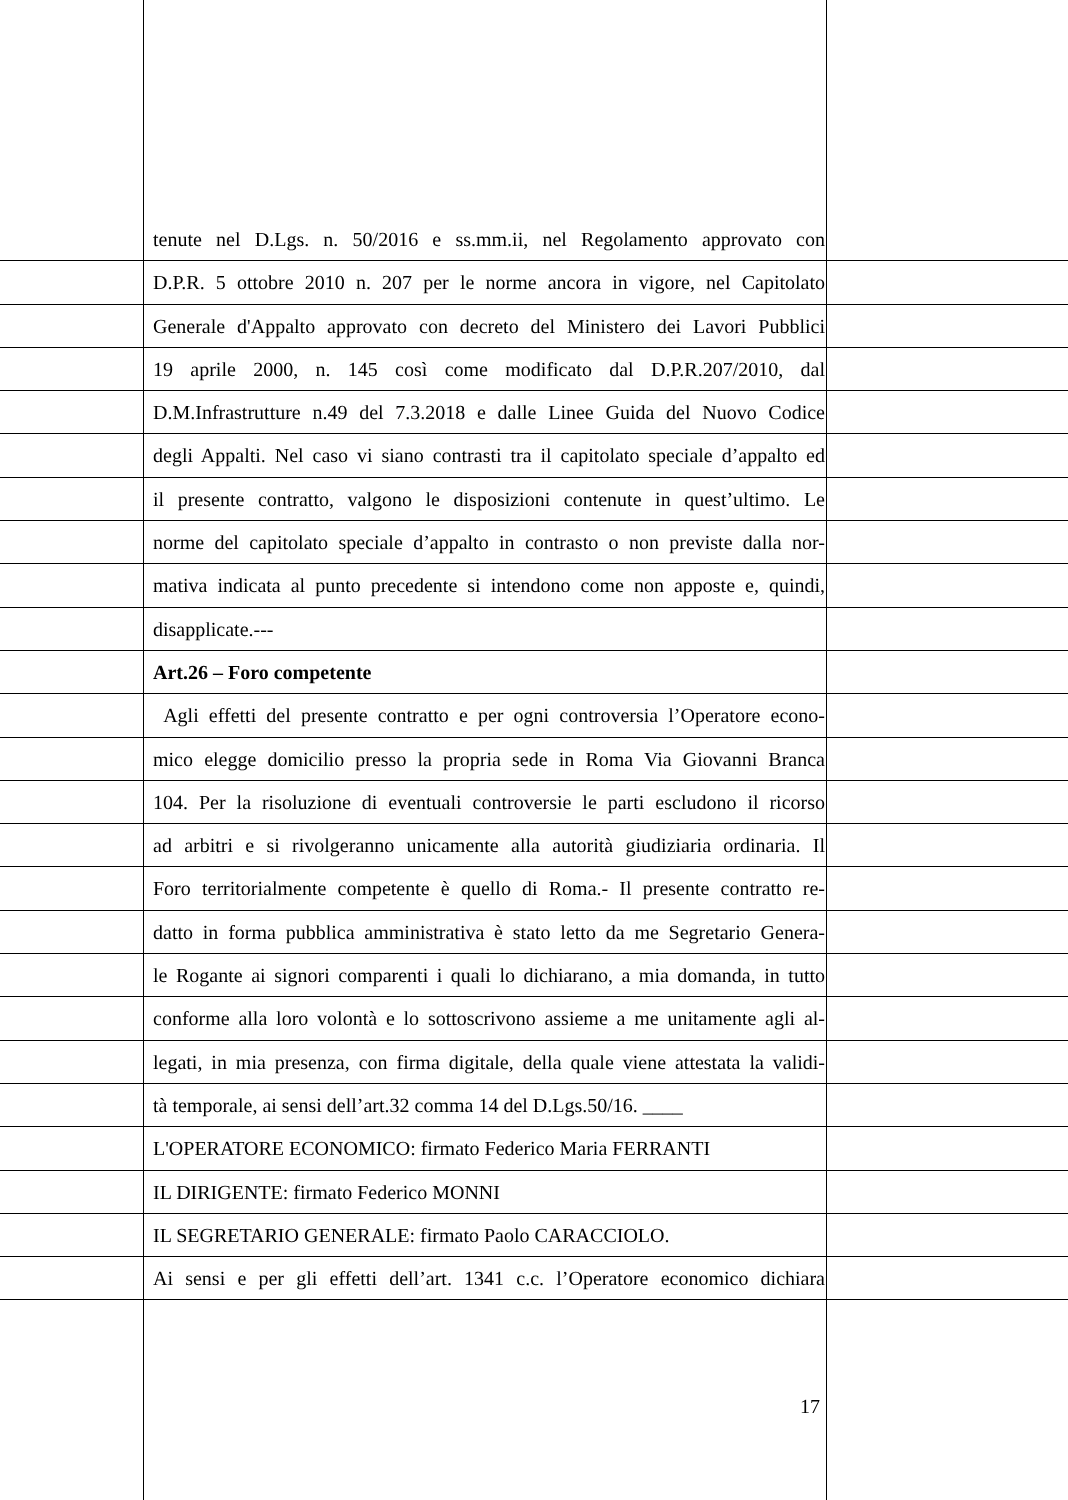tenute nel D.Lgs. n. 50/2016 e ss.mm.ii, nel Regolamento approvato con
D.P.R. 5 ottobre 2010 n. 207 per le norme ancora in vigore, nel Capitolato
Generale d'Appalto approvato con decreto del Ministero dei Lavori Pubblici
19 aprile 2000, n. 145 così come modificato dal D.P.R.207/2010, dal
D.M.Infrastrutture n.49 del 7.3.2018 e dalle Linee Guida del Nuovo Codice
degli Appalti. Nel caso vi siano contrasti tra il capitolato speciale d’appalto ed
il presente contratto, valgono le disposizioni contenute in quest’ultimo. Le
norme del capitolato speciale d’appalto in contrasto o non previste dalla nor-
mativa indicata al punto precedente si intendono come non apposte e, quindi,
disapplicate.---
Art.26 – Foro competente
Agli effetti del presente contratto e per ogni controversia l’Operatore econo-
mico elegge domicilio presso la propria sede in Roma Via Giovanni Branca
104. Per la risoluzione di eventuali controversie le parti escludono il ricorso
ad arbitri e si rivolgeranno unicamente alla autorità giudiziaria ordinaria. Il
Foro territorialmente competente è quello di Roma.- Il presente contratto re-
datto in forma pubblica amministrativa è stato letto da me Segretario Genera-
le Rogante ai signori comparenti i quali lo dichiarano, a mia domanda, in tutto
conforme alla loro volontà e lo sottoscrivono assieme a me unitamente agli al-
legati, in mia presenza, con firma digitale, della quale viene attestata la validi-
tà temporale, ai sensi dell’art.32 comma 14 del D.Lgs.50/16. ____
L'OPERATORE ECONOMICO: firmato Federico Maria FERRANTI
IL DIRIGENTE: firmato Federico MONNI
IL SEGRETARIO GENERALE: firmato Paolo CARACCIOLO.
Ai sensi e per gli effetti dell’art. 1341 c.c. l’Operatore economico dichiara
17